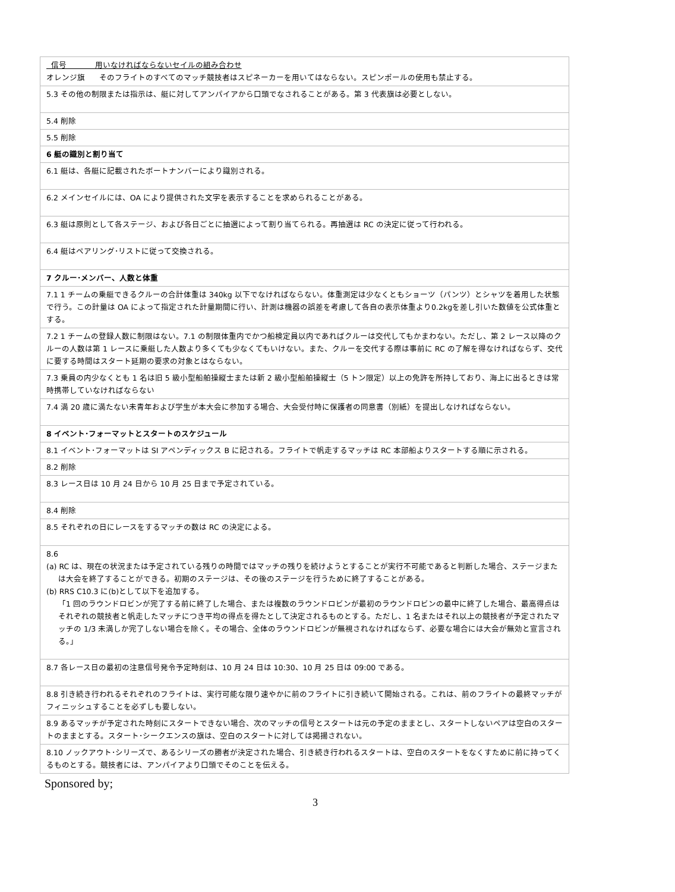| 信号 用いなければならないセイルの組み合わせ オレンジ旗 そのフライトのすべてのマッチ競技者はスピネーカーを用いてはならない。スピンポールの使用も禁止する。 |
| 5.3 その他の制限または指示は、艇に対してアンパイアから口頭でなされることがある。第 3 代表旗は必要としない。 |
| 5.4 削除 |
| 5.5 削除 |
| 6 艇の識別と割り当て |
| 6.1 艇は、各艇に記載されたボートナンバーにより識別される。 |
| 6.2 メインセイルには、OA により提供された文字を表示することを求められることがある。 |
| 6.3 艇は原則として各ステージ、および各日ごとに抽選によって割り当てられる。再抽選は RC の決定に従って行われる。 |
| 6.4 艇はペアリング･リストに従って交換される。 |
| 7 クルー･メンバー、人数と体重 |
| 7.1 1 チームの乗艇できるクルーの合計体重は 340kg 以下でなければならない。体重測定は少なくともショーツ（パンツ）とシャツを着用した状態で行う。この計量は OA によって指定された計量期間に行い、計測は機器の誤差を考慮して各自の表示体重より0.2kgを差し引いた数値を公式体重とする。 |
| 7.2 1 チームの登録人数に制限はない。7.1 の制限体重内でかつ船検定員以内であればクルーは交代してもかまわない。ただし、第 2 レース以降のクルーの人数は第 1 レースに乗艇した人数より多くても少なくてもいけない。また、クルーを交代する際は事前に RC の了解を得なければならず、交代に要する時間はスタート延期の要求の対象とはならない。 |
| 7.3 乗員の内少なくとも 1 名は旧 5 級小型船舶操縦士または新 2 級小型船舶操縦士（5 トン限定）以上の免許を所持しており、海上に出るときは常時携帯していなければならない |
| 7.4 満 20 歳に満たない未青年および学生が本大会に参加する場合、大会受付時に保護者の同意書（別紙）を提出しなければならない。 |
| 8 イベント･フォーマットとスタートのスケジュール |
| 8.1 イベント･フォーマットは SI アペンディックス B に記される。フライトで帆走するマッチは RC 本部船よりスタートする順に示される。 |
| 8.2 削除 |
| 8.3 レース日は 10 月 24 日から 10 月 25 日まで予定されている。 |
| 8.4 削除 |
| 8.5 それぞれの日にレースをするマッチの数は RC の決定による。 |
| 8.6 (a) RC は、現在の状況または予定されている残りの時間ではマッチの残りを続けようとすることが実行不可能であると判断した場合、ステージまたは大会を終了することができる。初期のステージは、その後のステージを行うために終了することがある。 (b) RRS C10.3 に(b)として以下を追加する。 「1 回のラウンドロビンが完了する前に終了した場合、または複数のラウンドロビンが最初のラウンドロビンの最中に終了した場合、最高得点はそれぞれの競技者と帆走したマッチにつき平均の得点を得たとして決定されるものとする。ただし、1 名またはそれ以上の競技者が予定されたマッチの 1/3 未満しか完了しない場合を除く。その場合、全体のラウンドロビンが無視されなければならず、必要な場合には大会が無効と宣言される。」 |
| 8.7 各レース日の最初の注意信号発令予定時刻は、10 月 24 日は 10:30、10 月 25 日は 09:00 である。 |
| 8.8 引き続き行われるそれぞれのフライトは、実行可能な限り速やかに前のフライトに引き続いて開始される。これは、前のフライトの最終マッチがフィニッシュすることを必ずしも要しない。 |
| 8.9 あるマッチが予定された時刻にスタートできない場合、次のマッチの信号とスタートは元の予定のままとし、スタートしないペアは空白のスタートのままとする。スタート･シークエンスの旗は、空白のスタートに対しては掲揚されない。 |
| 8.10 ノックアウト･シリーズで、あるシリーズの勝者が決定された場合、引き続き行われるスタートは、空白のスタートをなくすために前に持ってくるものとする。競技者には、アンパイアより口頭でそのことを伝える。 |
Sponsored by;
3